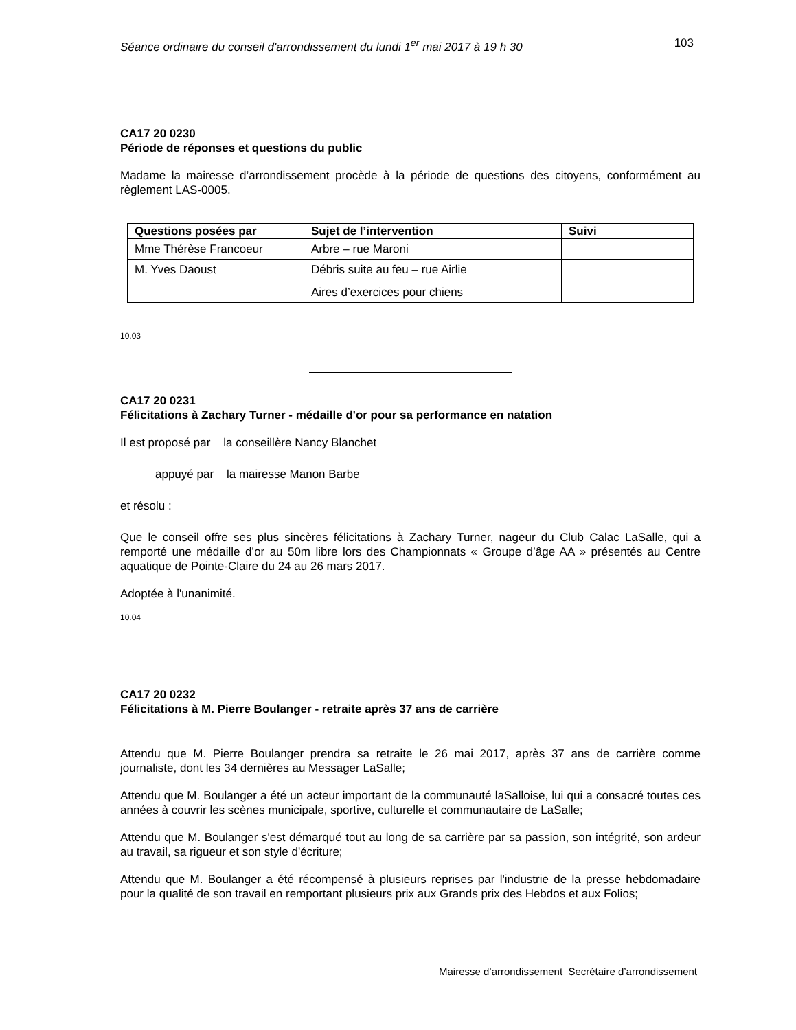Séance ordinaire du conseil d'arrondissement du lundi 1<sup>er</sup> mai 2017 à 19 h 30 103
CA17 20 0230
Période de réponses et questions du public
Madame la mairesse d’arrondissement procède à la période de questions des citoyens, conformément au règlement LAS-0005.
| Questions posées par | Sujet de l’intervention | Suivi |
| --- | --- | --- |
| Mme Thérèse Francoeur | Arbre – rue Maroni | |
| M. Yves Daoust | Débris suite au feu – rue Airlie Aires d’exercices pour chiens | |
10.03
CA17 20 0231
Félicitations à Zachary Turner - médaille d'or pour sa performance en natation
Il est proposé par la conseillère Nancy Blanchet
appuyé par la mairesse Manon Barbe
et résolu :
Que le conseil offre ses plus sincères félicitations à Zachary Turner, nageur du Club Calac LaSalle, qui a remporté une médaille d’or au 50m libre lors des Championnats « Groupe d’âge AA » présentés au Centre aquatique de Pointe-Claire du 24 au 26 mars 2017.
Adoptée à l'unanimité.
10.04
CA17 20 0232
Félicitations à M. Pierre Boulanger - retraite après 37 ans de carrière
Attendu que M. Pierre Boulanger prendra sa retraite le 26 mai 2017, après 37 ans de carrière comme journaliste, dont les 34 dernières au Messager LaSalle;
Attendu que M. Boulanger a été un acteur important de la communauté laSalloise, lui qui a consacré toutes ces années à couvrir les scènes municipale, sportive, culturelle et communautaire de LaSalle;
Attendu que M. Boulanger s'est démarqué tout au long de sa carrière par sa passion, son intégrité, son ardeur au travail, sa rigueur et son style d'écriture;
Attendu que M. Boulanger a été récompensé à plusieurs reprises par l'industrie de la presse hebdomadaire pour la qualité de son travail en remportant plusieurs prix aux Grands prix des Hebdos et aux Folios;
Mairesse d’arrondissement Secrétaire d’arrondissement